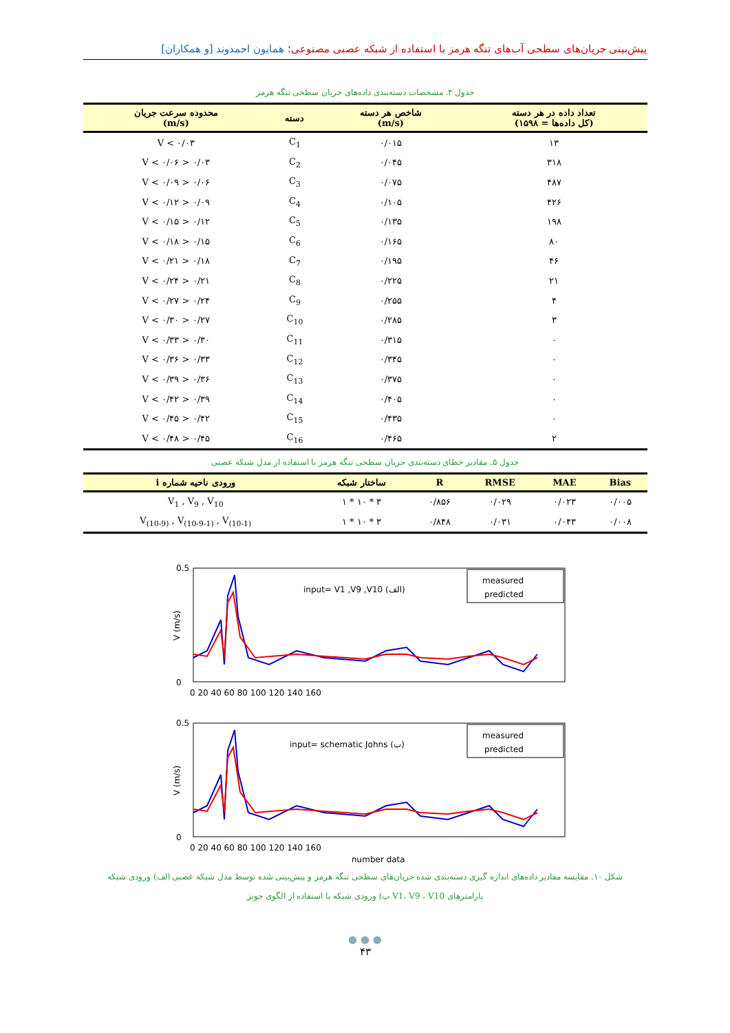پیش‌بینی جریان‌های سطحی آب‌های تنگه هرمز با استفاده از شبکه عصبی مصنوعی؛ همایون احمدوند [و همکاران]
جدول ۴. مشخصات دسته‌بندی داده‌های جریان سطحی تنگه هرمز
| تعداد داده در هر دسته (کل داده‌ها = ۱۵۹۸) | شاخص هر دسته (m/s) | دسته | محدوده سرعت جریان (m/s) |
| --- | --- | --- | --- |
| ۱۳ | ۰/۰۱۵ | C<sub>1</sub> | V < ۰/۰۳ |
| ۳۱۸ | ۰/۰۴۵ | C<sub>2</sub> | ۰/۰۳ < V < ۰/۰۶ |
| ۴۸۷ | ۰/۰۷۵ | C<sub>3</sub> | ۰/۰۶ < V < ۰/۰۹ |
| ۴۲۶ | ۰/۱۰۵ | C<sub>4</sub> | ۰/۰۹ < V < ۰/۱۲ |
| ۱۹۸ | ۰/۱۳۵ | C<sub>5</sub> | ۰/۱۲ < V < ۰/۱۵ |
| ۸۰ | ۰/۱۶۵ | C<sub>6</sub> | ۰/۱۵ < V < ۰/۱۸ |
| ۴۶ | ۰/۱۹۵ | C<sub>7</sub> | ۰/۱۸ < V < ۰/۲۱ |
| ۲۱ | ۰/۲۲۵ | C<sub>8</sub> | ۰/۲۱ < V < ۰/۲۴ |
| ۴ | ۰/۲۵۵ | C<sub>9</sub> | ۰/۲۴ < V < ۰/۲۷ |
| ۳ | ۰/۲۸۵ | C<sub>10</sub> | ۰/۲۷ < V < ۰/۳۰ |
| ۰ | ۰/۳۱۵ | C<sub>11</sub> | ۰/۳۰ < V < ۰/۳۳ |
| ۰ | ۰/۳۴۵ | C<sub>12</sub> | ۰/۳۳ < V < ۰/۳۶ |
| ۰ | ۰/۳۷۵ | C<sub>13</sub> | ۰/۳۶ < V < ۰/۳۹ |
| ۰ | ۰/۴۰۵ | C<sub>14</sub> | ۰/۳۹ < V < ۰/۴۲ |
| ۰ | ۰/۴۳۵ | C<sub>15</sub> | ۰/۴۲ < V < ۰/۴۵ |
| ۲ | ۰/۴۶۵ | C<sub>16</sub> | ۰/۴۵ < V < ۰/۴۸ |
جدول ۵. مقادیر خطای دسته‌بندی جریان سطحی تنگه هرمز با استفاده از مدل شبکه عصبی
| Bias | MAE | RMSE | R | ساختار شبکه | ورودی ناحیه شماره i |
| --- | --- | --- | --- | --- | --- |
| ۰/۰۰۵ | ۰/۰۲۳ | ۰/۰۲۹ | ۰/۸۵۶ | ۳ * ۱۰ * ۱ | V<sub>1</sub> , V<sub>9</sub> , V<sub>10</sub> |
| ۰/۰۰۸ | ۰/۰۴۳ | ۰/۰۳۱ | ۰/۸۴۸ | ۳ * ۱۰ * ۱ | V<sub>(10-9)</sub> , V<sub>(10-9-1)</sub> , V<sub>(10-1)</sub> |
input= V1 ,V9 ,V10 (الف)
measured
predicted
V (m/s)
0.5
0
0 20 40 60 80 100 120 140 160
input= schematic Johns (ب)
measured
predicted
V (m/s)
0.5
0
0 20 40 60 80 100 120 140 160
number data
شکل ۱۰. مقایسه مقادیر داده‌های اندازه گیری دسته‌بندی شده جریان‌های سطحی تنگه هرمز و پیش‌بینی شده توسط مدل شبکه عصبی الف) ورودی شبکه
پارامترهای V1، V9 ، V10 ب) ورودی شبکه با استفاده از الگوی جونز
● ● ●
۴۳